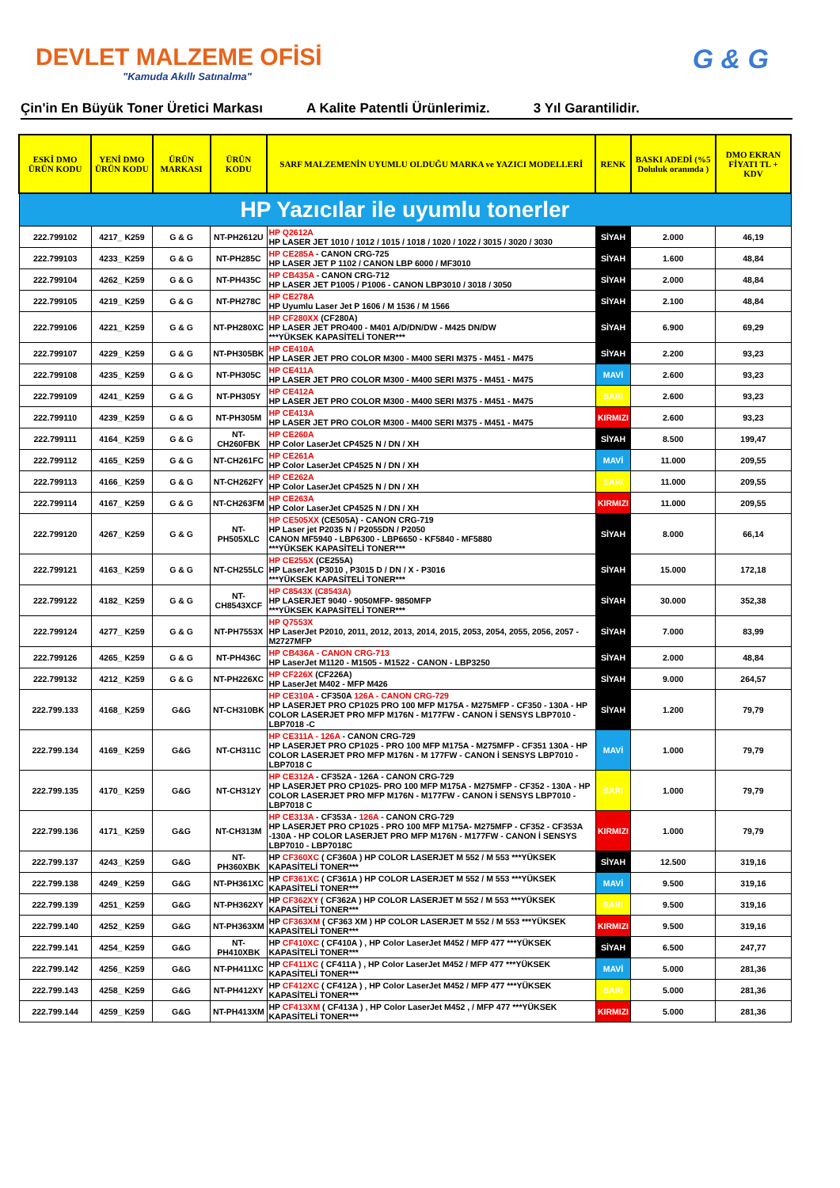DEVLET MALZEME OFİSİ
"Kamuda Akıllı Satınalma"
G & G
Çin'in En Büyük Toner Üretici Markası A Kalite Patentli Ürünlerimiz. 3 Yıl Garantilidir.
| ESKİ DMO ÜRÜN KODU | YENİ DMO ÜRÜN KODU | ÜRÜN MARKASI | ÜRÜN KODU | SARF MALZEMENİN UYUMLU OLDUĞU MARKA ve YAZICI MODELLERİ | RENK | BASKI ADEDİ (%5 Doluluk oranında ) | DMO EKRAN FİYATI TL + KDV |
| --- | --- | --- | --- | --- | --- | --- | --- |
| HP Yazıcılar ile uyumlu tonerler | | | | | | | |
| 222.799102 | 4217_ K259 | G & G | NT-PH2612U | HP Q2612A HP LASER JET 1010 / 1012 / 1015 / 1018 / 1020 / 1022 / 3015 / 3020 / 3030 | SİYAH | 2.000 | 46,19 |
| 222.799103 | 4233_ K259 | G & G | NT-PH285C | HP CE285A - CANON CRG-725 HP LASER JET P 1102 / CANON LBP 6000 / MF3010 | SİYAH | 1.600 | 48,84 |
| 222.799104 | 4262_ K259 | G & G | NT-PH435C | HP CB435A - CANON CRG-712 HP LASER JET P1005 / P1006 - CANON LBP3010 / 3018 / 3050 | SİYAH | 2.000 | 48,84 |
| 222.799105 | 4219_ K259 | G & G | NT-PH278C | HP CE278A HP Uyumlu Laser Jet P 1606 / M 1536 / M 1566 | SİYAH | 2.100 | 48,84 |
| 222.799106 | 4221_ K259 | G & G | NT-PH280XC | HP CF280XX (CF280A) HP LASER JET PRO400 - M401 A/D/DN/DW - M425 DN/DW ***YÜKSEK KAPASİTELİ TONER*** | SİYAH | 6.900 | 69,29 |
| 222.799107 | 4229_ K259 | G & G | NT-PH305BK | HP CE410A HP LASER JET PRO COLOR M300 - M400 SERI M375 - M451 - M475 | SİYAH | 2.200 | 93,23 |
| 222.799108 | 4235_ K259 | G & G | NT-PH305C | HP CE411A HP LASER JET PRO COLOR M300 - M400 SERI M375 - M451 - M475 | MAVİ | 2.600 | 93,23 |
| 222.799109 | 4241_ K259 | G & G | NT-PH305Y | HP CE412A HP LASER JET PRO COLOR M300 - M400 SERI M375 - M451 - M475 | SARI | 2.600 | 93,23 |
| 222.799110 | 4239_ K259 | G & G | NT-PH305M | HP CE413A HP LASER JET PRO COLOR M300 - M400 SERI M375 - M451 - M475 | KIRMIZI | 2.600 | 93,23 |
| 222.799111 | 4164_ K259 | G & G | NT-CH260FBK | HP CE260A HP Color LaserJet CP4525 N / DN / XH | SİYAH | 8.500 | 199,47 |
| 222.799112 | 4165_ K259 | G & G | NT-CH261FC | HP CE261A HP Color LaserJet CP4525 N / DN / XH | MAVİ | 11.000 | 209,55 |
| 222.799113 | 4166_ K259 | G & G | NT-CH262FY | HP CE262A HP Color LaserJet CP4525 N / DN / XH | SARI | 11.000 | 209,55 |
| 222.799114 | 4167_ K259 | G & G | NT-CH263FM | HP CE263A HP Color LaserJet CP4525 N / DN / XH | KIRMIZI | 11.000 | 209,55 |
| 222.799120 | 4267_ K259 | G & G | NT-PH505XLC | HP CE505XX (CE505A) - CANON CRG-719 HP Laser jet P2035 N / P2055DN / P2050 CANON MF5940 - LBP6300 - LBP6650 - KF5840 - MF5880 ***YÜKSEK KAPASİTELİ TONER*** | SİYAH | 8.000 | 66,14 |
| 222.799121 | 4163_ K259 | G & G | NT-CH255LC | HP CE255X (CE255A) HP LaserJet P3010 , P3015 D / DN / X - P3016 ***YÜKSEK KAPASİTELİ TONER*** | SİYAH | 15.000 | 172,18 |
| 222.799122 | 4182_ K259 | G & G | NT-CH8543XCF | HP C8543X (C8543A) HP LASERJET 9040 - 9050MFP- 9850MFP ***YÜKSEK KAPASİTELİ TONER*** | SİYAH | 30.000 | 352,38 |
| 222.799124 | 4277_ K259 | G & G | NT-PH7553X | HP Q7553X HP LaserJet P2010, 2011, 2012, 2013, 2014, 2015, 2053, 2054, 2055, 2056, 2057 - M2727MFP | SİYAH | 7.000 | 83,99 |
| 222.799126 | 4265_ K259 | G & G | NT-PH436C | HP CB436A - CANON CRG-713 HP LaserJet M1120 - M1505 - M1522 - CANON - LBP3250 | SİYAH | 2.000 | 48,84 |
| 222.799132 | 4212_ K259 | G & G | NT-PH226XC | HP CF226X (CF226A) HP LaserJet M402 - MFP M426 | SİYAH | 9.000 | 264,57 |
| 222.799.133 | 4168_ K259 | G&G | NT-CH310BK | HP CE310A - CF350A 126A - CANON CRG-729 HP LASERJET PRO CP1025 PRO 100 MFP M175A - M275MFP - CF350 - 130A - HP COLOR LASERJET PRO MFP M176N - M177FW - CANON İ SENSYS LBP7010 - LBP7018 -C | SİYAH | 1.200 | 79,79 |
| 222.799.134 | 4169_ K259 | G&G | NT-CH311C | HP CE311A - 126A - CANON CRG-729 HP LASERJET PRO CP1025 - PRO 100 MFP M175A - M275MFP - CF351 130A - HP COLOR LASERJET PRO MFP M176N - M 177FW - CANON İ SENSYS LBP7010 - LBP7018 C | MAVİ | 1.000 | 79,79 |
| 222.799.135 | 4170_ K259 | G&G | NT-CH312Y | HP CE312A - CF352A - 126A - CANON CRG-729 HP LASERJET PRO CP1025- PRO 100 MFP M175A - M275MFP - CF352 - 130A - HP COLOR LASERJET PRO MFP M176N - M177FW - CANON İ SENSYS LBP7010 - LBP7018 C | SARI | 1.000 | 79,79 |
| 222.799.136 | 4171_ K259 | G&G | NT-CH313M | HP CE313A - CF353A - 126A - CANON CRG-729 HP LASERJET PRO CP1025 - PRO 100 MFP M175A- M275MFP - CF352 - CF353A -130A - HP COLOR LASERJET PRO MFP M176N - M177FW - CANON İ SENSYS LBP7010 - LBP7018C | KIRMIZI | 1.000 | 79,79 |
| 222.799.137 | 4243_ K259 | G&G | NT-PH360XBK | HP CF360XC ( CF360A ) HP COLOR LASERJET M 552 / M 553 ***YÜKSEK KAPASİTELİ TONER*** | SİYAH | 12.500 | 319,16 |
| 222.799.138 | 4249_ K259 | G&G | NT-PH361XC | HP CF361XC ( CF361A ) HP COLOR LASERJET M 552 / M 553 ***YÜKSEK KAPASİTELİ TONER*** | MAVİ | 9.500 | 319,16 |
| 222.799.139 | 4251_ K259 | G&G | NT-PH362XY | HP CF362XY ( CF362A ) HP COLOR LASERJET M 552 / M 553 ***YÜKSEK KAPASİTELİ TONER*** | SARI | 9.500 | 319,16 |
| 222.799.140 | 4252_ K259 | G&G | NT-PH363XM | HP CF363XM ( CF363 XM ) HP COLOR LASERJET M 552 / M 553 ***YÜKSEK KAPASİTELİ TONER*** | KIRMIZI | 9.500 | 319,16 |
| 222.799.141 | 4254_ K259 | G&G | NT-PH410XBK | HP CF410XC ( CF410A ) , HP Color LaserJet M452 / MFP 477 ***YÜKSEK KAPASİTELİ TONER*** | SİYAH | 6.500 | 247,77 |
| 222.799.142 | 4256_ K259 | G&G | NT-PH411XC | HP CF411XC ( CF411A ) , HP Color LaserJet M452 / MFP 477 ***YÜKSEK KAPASİTELİ TONER*** | MAVİ | 5.000 | 281,36 |
| 222.799.143 | 4258_ K259 | G&G | NT-PH412XY | HP CF412XC ( CF412A ) , HP Color LaserJet M452 / MFP 477 ***YÜKSEK KAPASİTELİ TONER*** | SARI | 5.000 | 281,36 |
| 222.799.144 | 4259_ K259 | G&G | NT-PH413XM | HP CF413XM ( CF413A ) , HP Color LaserJet M452 , / MFP 477 ***YÜKSEK KAPASİTELİ TONER*** | KIRMIZI | 5.000 | 281,36 |